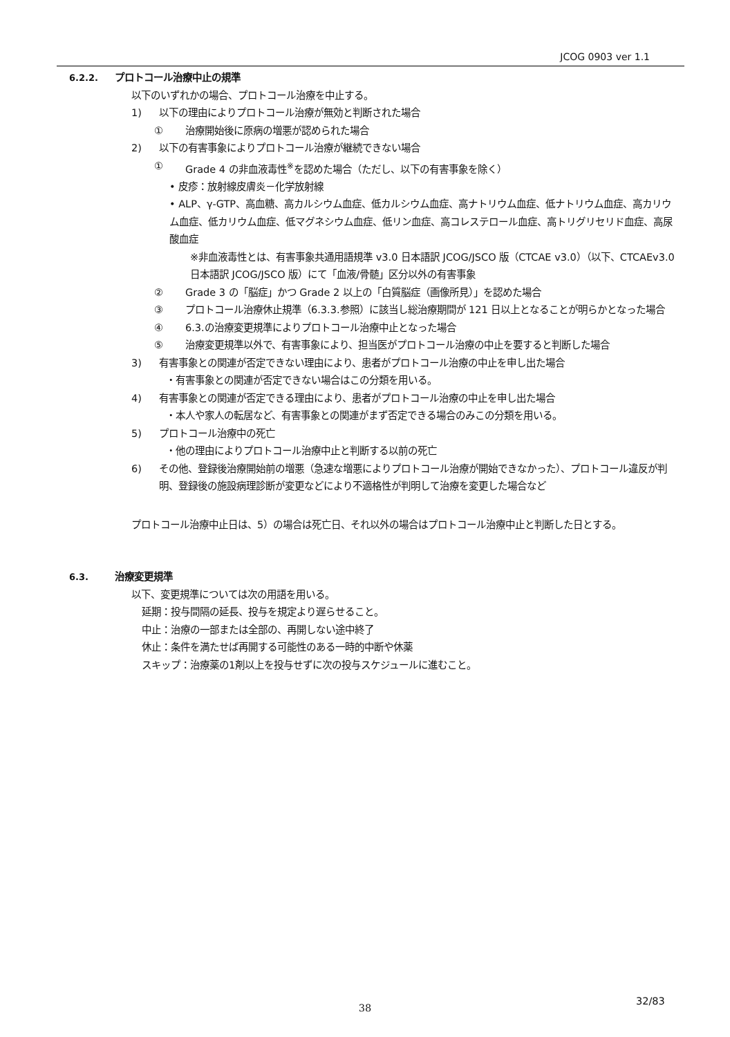JCOG 0903 ver 1.1
6.2.2. プロトコール治療中止の規準
以下のいずれかの場合、プロトコール治療を中止する。
1) 以下の理由によりプロトコール治療が無効と判断された場合
① 治療開始後に原病の増悪が認められた場合
2) 以下の有害事象によりプロトコール治療が継続できない場合
① Grade 4 の非血液毒性<sup>※</sup>を認めた場合（ただし、以下の有害事象を除く）
• 皮疹：放射線皮膚炎－化学放射線
• ALP、γ-GTP、高血糖、高カルシウム血症、低カルシウム血症、高ナトリウム血症、低ナトリウム血症、高カリウム血症、低カリウム血症、低マグネシウム血症、低リン血症、高コレステロール血症、高トリグリセリド血症、高尿酸血症
※非血液毒性とは、有害事象共通用語規準 v3.0 日本語訳 JCOG/JSCO 版（CTCAE v3.0）（以下、CTCAEv3.0 日本語訳 JCOG/JSCO 版）にて「血液/骨髄」区分以外の有害事象
② Grade 3 の「脳症」かつ Grade 2 以上の「白質脳症（画像所見）」を認めた場合
③ プロトコール治療休止規準（6.3.3.参照）に該当し総治療期間が 121 日以上となることが明らかとなった場合
④ 6.3.の治療変更規準によりプロトコール治療中止となった場合
⑤ 治療変更規準以外で、有害事象により、担当医がプロトコール治療の中止を要すると判断した場合
3) 有害事象との関連が否定できない理由により、患者がプロトコール治療の中止を申し出た場合
・有害事象との関連が否定できない場合はこの分類を用いる。
4) 有害事象との関連が否定できる理由により、患者がプロトコール治療の中止を申し出た場合
・本人や家人の転居など、有害事象との関連がまず否定できる場合のみこの分類を用いる。
5) プロトコール治療中の死亡
・他の理由によりプロトコール治療中止と判断する以前の死亡
6) その他、登録後治療開始前の増悪（急速な増悪によりプロトコール治療が開始できなかった）、プロトコール違反が判明、登録後の施設病理診断が変更などにより不適格性が判明して治療を変更した場合など
プロトコール治療中止日は、5）の場合は死亡日、それ以外の場合はプロトコール治療中止と判断した日とする。
6.3. 治療変更規準
以下、変更規準については次の用語を用いる。
延期：投与間隔の延長、投与を規定より遅らせること。
中止：治療の一部または全部の、再開しない途中終了
休止：条件を満たせば再開する可能性のある一時的中断や休薬
スキップ：治療薬の1剤以上を投与せずに次の投与スケジュールに進むこと。
32/83
38